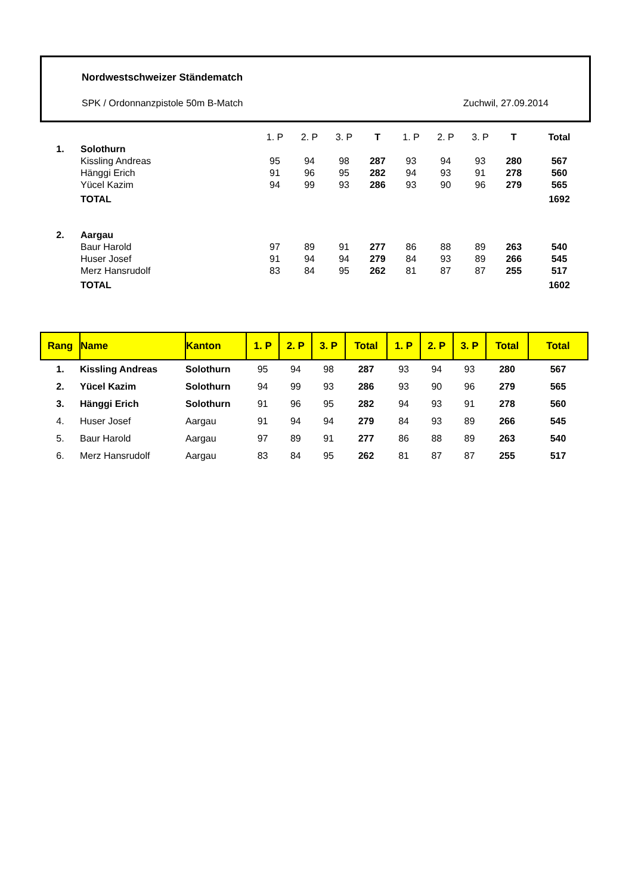Nordwestschweizer Ständematch
SPK / Ordonnanzpistole 50m B-Match Zuchwil, 27.09.2014
| | | 1. P | 2. P | 3. P | T | 1. P | 2. P | 3. P | T | Total |
| 1. | Solothurn | | | | | | | | | |
| | Kissling Andreas | 95 | 94 | 98 | 287 | 93 | 94 | 93 | 280 | 567 |
| | Hänggi Erich | 91 | 96 | 95 | 282 | 94 | 93 | 91 | 278 | 560 |
| | Yücel Kazim | 94 | 99 | 93 | 286 | 93 | 90 | 96 | 279 | 565 |
| | TOTAL | | | | | | | | | 1692 |
| 2. | Aargau | | | | | | | | | |
| | Baur Harold | 97 | 89 | 91 | 277 | 86 | 88 | 89 | 263 | 540 |
| | Huser Josef | 91 | 94 | 94 | 279 | 84 | 93 | 89 | 266 | 545 |
| | Merz Hansrudolf | 83 | 84 | 95 | 262 | 81 | 87 | 87 | 255 | 517 |
| | TOTAL | | | | | | | | | 1602 |
| Rang | Name | Kanton | 1. P | 2. P | 3. P | Total | 1. P | 2. P | 3. P | Total | Total |
| --- | --- | --- | --- | --- | --- | --- | --- | --- | --- | --- | --- |
| 1. | Kissling Andreas | Solothurn | 95 | 94 | 98 | 287 | 93 | 94 | 93 | 280 | 567 |
| 2. | Yücel Kazim | Solothurn | 94 | 99 | 93 | 286 | 93 | 90 | 96 | 279 | 565 |
| 3. | Hänggi Erich | Solothurn | 91 | 96 | 95 | 282 | 94 | 93 | 91 | 278 | 560 |
| 4. | Huser Josef | Aargau | 91 | 94 | 94 | 279 | 84 | 93 | 89 | 266 | 545 |
| 5. | Baur Harold | Aargau | 97 | 89 | 91 | 277 | 86 | 88 | 89 | 263 | 540 |
| 6. | Merz Hansrudolf | Aargau | 83 | 84 | 95 | 262 | 81 | 87 | 87 | 255 | 517 |